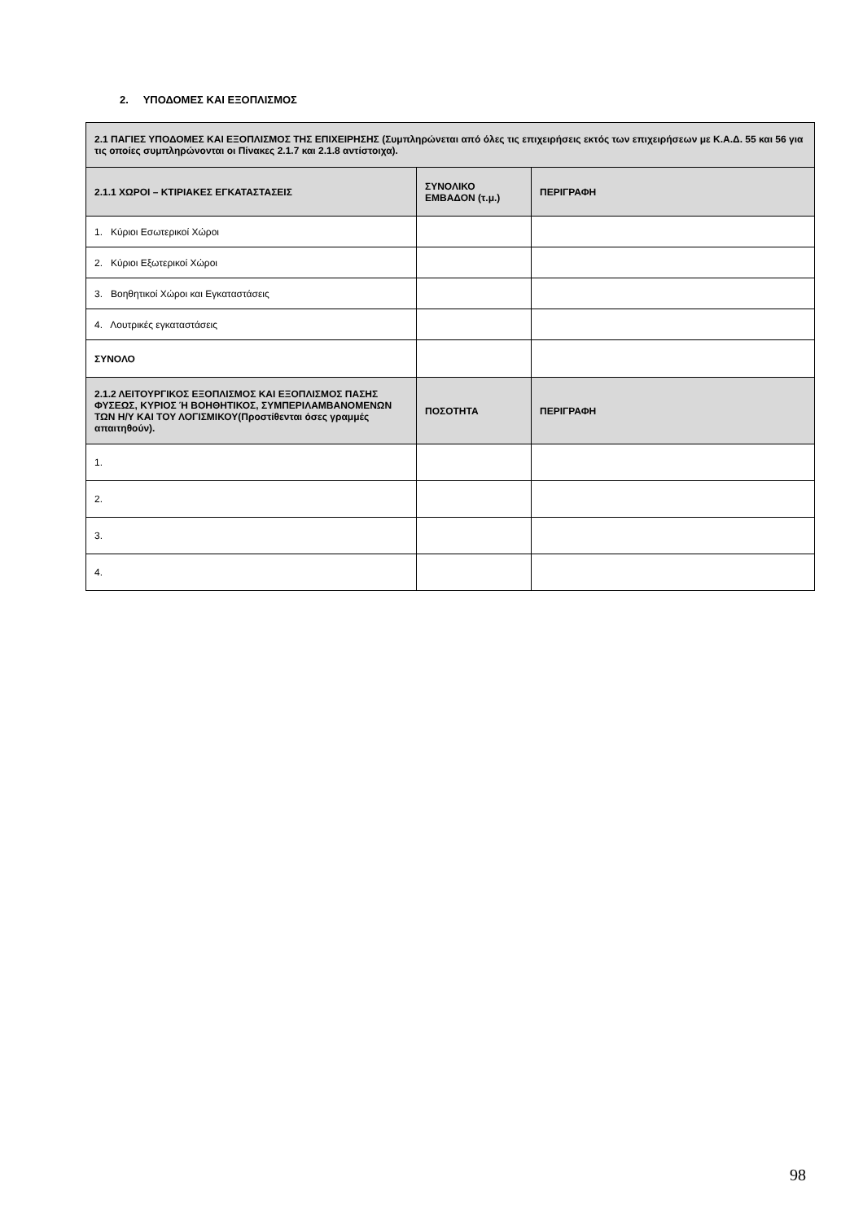2. ΥΠΟΔΟΜΕΣ ΚΑΙ ΕΞΟΠΛΙΣΜΟΣ
| 2.1 ΠΑΓΙΕΣ ΥΠΟΔΟΜΕΣ ΚΑΙ ΕΞΟΠΛΙΣΜΟΣ ΤΗΣ ΕΠΙΧΕΙΡΗΣΗΣ (Συμπληρώνεται από όλες τις επιχειρήσεις εκτός των επιχειρήσεων με Κ.Α.Δ. 55 και 56 για τις οποίες συμπληρώνονται οι Πίνακες 2.1.7 και 2.1.8 αντίστοιχα). | | |
| --- | --- | --- |
| 2.1.1 ΧΩΡΟΙ – ΚΤΙΡΙΑΚΕΣ ΕΓΚΑΤΑΣΤΑΣΕΙΣ | ΣΥΝΟΛΙΚΟ ΕΜΒΑΔΟΝ (τ.μ.) | ΠΕΡΙΓΡΑΦΗ |
| 1. Κύριοι Εσωτερικοί Χώροι | | |
| 2. Κύριοι Εξωτερικοί Χώροι | | |
| 3. Βοηθητικοί Χώροι και Εγκαταστάσεις | | |
| 4. Λουτρικές εγκαταστάσεις | | |
| ΣΥΝΟΛΟ | | |
| 2.1.2 ΛΕΙΤΟΥΡΓΙΚΟΣ ΕΞΟΠΛΙΣΜΟΣ ΚΑΙ ΕΞΟΠΛΙΣΜΟΣ ΠΑΣΗΣ ΦΥΣΕΩΣ, ΚΥΡΙΟΣ Ή ΒΟΗΘΗΤΙΚΟΣ, ΣΥΜΠΕΡΙΛΑΜΒΑΝΟΜΕΝΩΝ ΤΩΝ Η/Υ ΚΑΙ ΤΟΥ ΛΟΓΙΣΜΙΚΟΥ(Προστίθενται όσες γραμμές απαιτηθούν). | ΠΟΣΟΤΗΤΑ | ΠΕΡΙΓΡΑΦΗ |
| 1. | | |
| 2. | | |
| 3. | | |
| 4. | | |
98